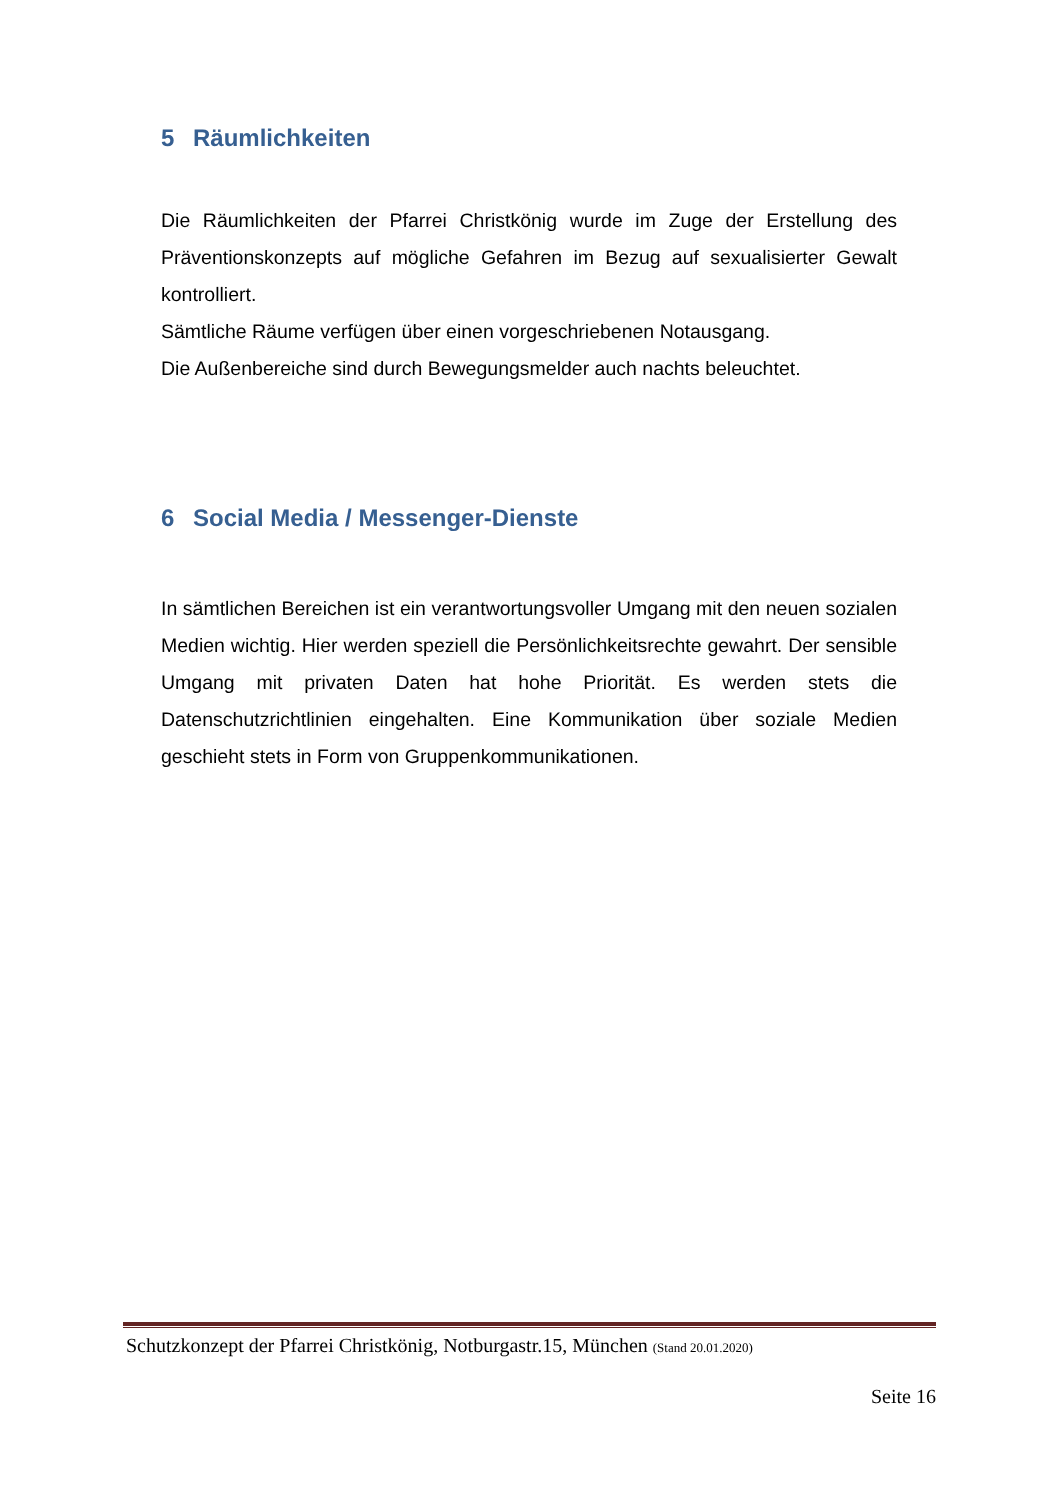5 Räumlichkeiten
Die Räumlichkeiten der Pfarrei Christkönig wurde im Zuge der Erstellung des Präventionskonzepts auf mögliche Gefahren im Bezug auf sexualisierter Gewalt kontrolliert.
Sämtliche Räume verfügen über einen vorgeschriebenen Notausgang.
Die Außenbereiche sind durch Bewegungsmelder auch nachts beleuchtet.
6 Social Media / Messenger-Dienste
In sämtlichen Bereichen ist ein verantwortungsvoller Umgang mit den neuen sozialen Medien wichtig. Hier werden speziell die Persönlichkeitsrechte gewahrt. Der sensible Umgang mit privaten Daten hat hohe Priorität. Es werden stets die Datenschutzrichtlinien eingehalten. Eine Kommunikation über soziale Medien geschieht stets in Form von Gruppenkommunikationen.
Schutzkonzept der Pfarrei Christkönig, Notburgastr.15, München (Stand 20.01.2020)
Seite 16